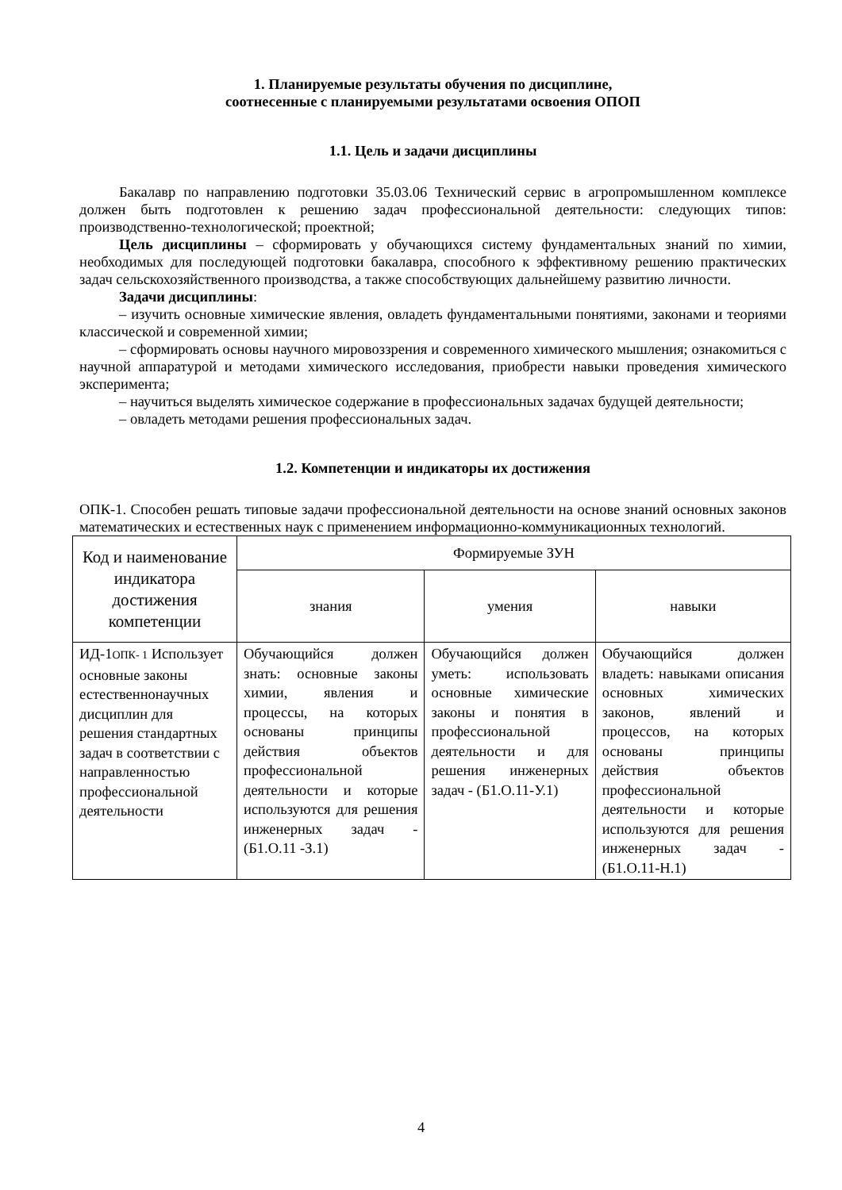1. Планируемые результаты обучения по дисциплине,
соотнесенные с планируемыми результатами освоения ОПОП
1.1. Цель и задачи дисциплины
Бакалавр по направлению подготовки 35.03.06 Технический сервис в агропромышленном комплексе должен быть подготовлен к решению задач профессиональной деятельности: следующих типов: производственно-технологической; проектной;
Цель дисциплины – сформировать у обучающихся систему фундаментальных знаний по химии, необходимых для последующей подготовки бакалавра, способного к эффективному решению практических задач сельскохозяйственного производства, а также способствующих дальнейшему развитию личности.
Задачи дисциплины:
– изучить основные химические явления, овладеть фундаментальными понятиями, законами и теориями классической и современной химии;
– сформировать основы научного мировоззрения и современного химического мышления; ознакомиться с научной аппаратурой и методами химического исследования, приобрести навыки проведения химического эксперимента;
– научиться выделять химическое содержание в профессиональных задачах будущей деятельности;
– овладеть методами решения профессиональных задач.
1.2. Компетенции и индикаторы их достижения
ОПК-1. Способен решать типовые задачи профессиональной деятельности на основе знаний основных законов математических и естественных наук с применением информационно-коммуникационных технологий.
| Код и наименование индикатора достижения компетенции | Формируемые ЗУН | | |
| --- | --- | --- | --- |
| | знания | умения | навыки |
| ИД-1 ОПК- 1 Использует основные законы естественнонаучных дисциплин для решения стандартных задач в соответствии с направленностью профессиональной деятельности | Обучающийся должен знать: основные законы химии, явления и процессы, на которых основаны принципы действия объектов профессиональной деятельности и которые используются для решения инженерных задач - (Б1.О.11 -З.1) | Обучающийся должен уметь: использовать основные химические законы и понятия в профессиональной деятельности и для решения инженерных задач - (Б1.О.11-У.1) | Обучающийся должен владеть: навыками описания основных химических законов, явлений и процессов, на которых основаны принципы действия объектов профессиональной деятельности и которые используются для решения инженерных задач - (Б1.О.11-Н.1) |
4